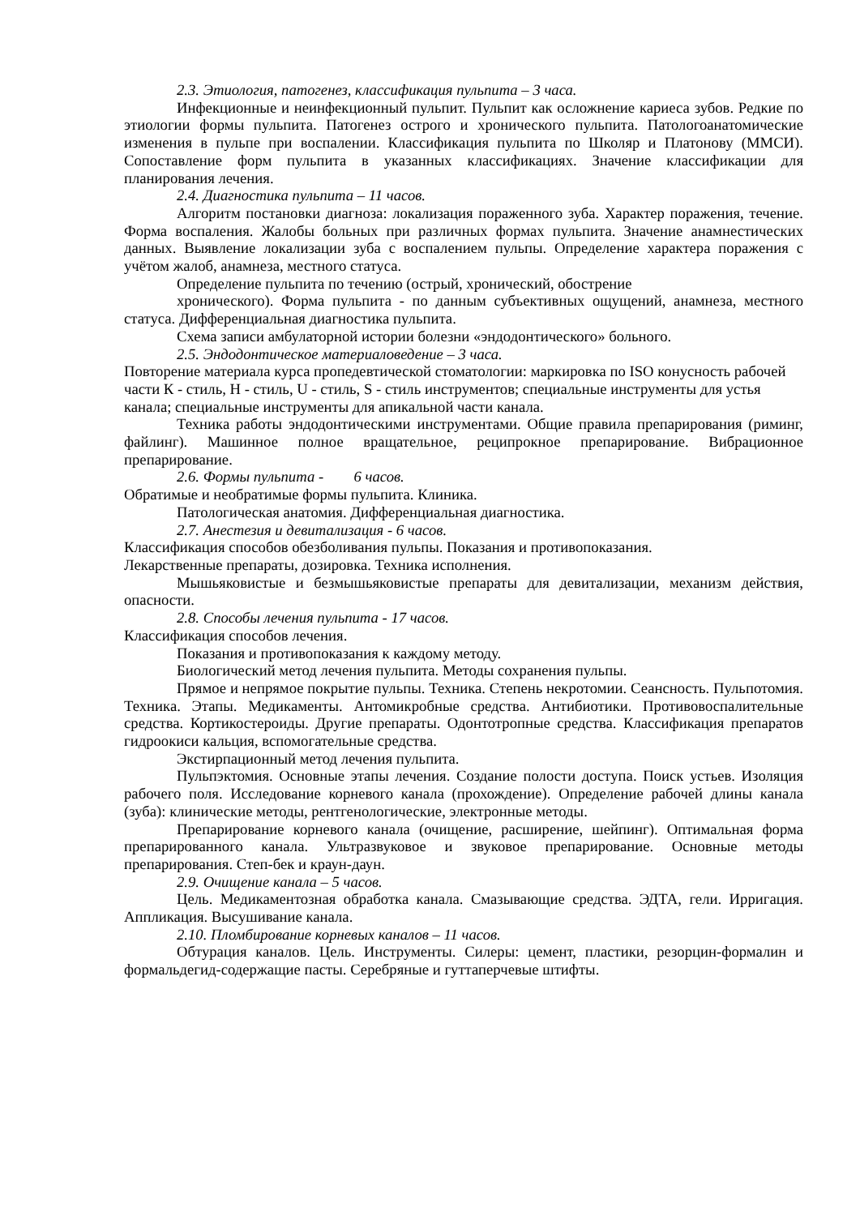2.3. Этиология, патогенез, классификация пульпита – 3 часа.
Инфекционные и неинфекционный пульпит. Пульпит как осложнение кариеса зубов. Редкие по этиологии формы пульпита. Патогенез острого и хронического пульпита. Патологоанатомические изменения в пульпе при воспалении. Классификация пульпита по Школяр и Платонову (ММСИ). Сопоставление форм пульпита в указанных классификациях. Значение классификации для планирования лечения.
2.4. Диагностика пульпита – 11 часов.
Алгоритм постановки диагноза: локализация пораженного зуба. Характер поражения, течение. Форма воспаления. Жалобы больных при различных формах пульпита. Значение анамнестических данных. Выявление локализации зуба с воспалением пульпы. Определение характера поражения с учётом жалоб, анамнеза, местного статуса.
Определение пульпита по течению (острый, хронический, обострение
хронического). Форма пульпита - по данным субъективных ощущений, анамнеза, местного статуса. Дифференциальная диагностика пульпита.
Схема записи амбулаторной истории болезни «эндодонтического» больного.
2.5. Эндодонтическое материаловедение – 3 часа.
Повторение материала курса пропедевтической стоматологии: маркировка по ISO конусность рабочей части К - стиль, Н - стиль, U - стиль, S - стиль инструментов; специальные инструменты для устья канала; специальные инструменты для апикальной части канала.
Техника работы эндодонтическими инструментами. Общие правила препарирования (риминг, файлинг). Машинное полное вращательное, реципрокное препарирование. Вибрационное препарирование.
2.6. Формы пульпита - 6 часов.
Обратимые и необратимые формы пульпита. Клиника.
Патологическая анатомия. Дифференциальная диагностика.
2.7. Анестезия и девитализация - 6 часов.
Классификация способов обезболивания пульпы. Показания и противопоказания.
Лекарственные препараты, дозировка. Техника исполнения.
Мышьяковистые и безмышьяковистые препараты для девитализации, механизм действия, опасности.
2.8. Способы лечения пульпита - 17 часов.
Классификация способов лечения.
Показания и противопоказания к каждому методу.
Биологический метод лечения пульпита. Методы сохранения пульпы.
Прямое и непрямое покрытие пульпы. Техника. Степень некротомии. Сеансность. Пульпотомия. Техника. Этапы. Медикаменты. Антомикробные средства. Антибиотики. Противовоспалительные средства. Кортикостероиды. Другие препараты. Одонтотропные средства. Классификация препаратов гидроокиси кальция, вспомогательные средства.
Экстирпационный метод лечения пульпита.
Пульпэктомия. Основные этапы лечения. Создание полости доступа. Поиск устьев. Изоляция рабочего поля. Исследование корневого канала (прохождение). Определение рабочей длины канала (зуба): клинические методы, рентгенологические, электронные методы.
Препарирование корневого канала (очищение, расширение, шейпинг). Оптимальная форма препарированного канала. Ультразвуковое и звуковое препарирование. Основные методы препарирования. Степ-бек и краун-даун.
2.9. Очищение канала – 5 часов.
Цель. Медикаментозная обработка канала. Смазывающие средства. ЭДТА, гели. Ирригация. Аппликация. Высушивание канала.
2.10. Пломбирование корневых каналов – 11 часов.
Обтурация каналов. Цель. Инструменты. Силеры: цемент, пластики, резорцин-формалин и формальдегид-содержащие пасты. Серебряные и гуттаперчевые штифты.